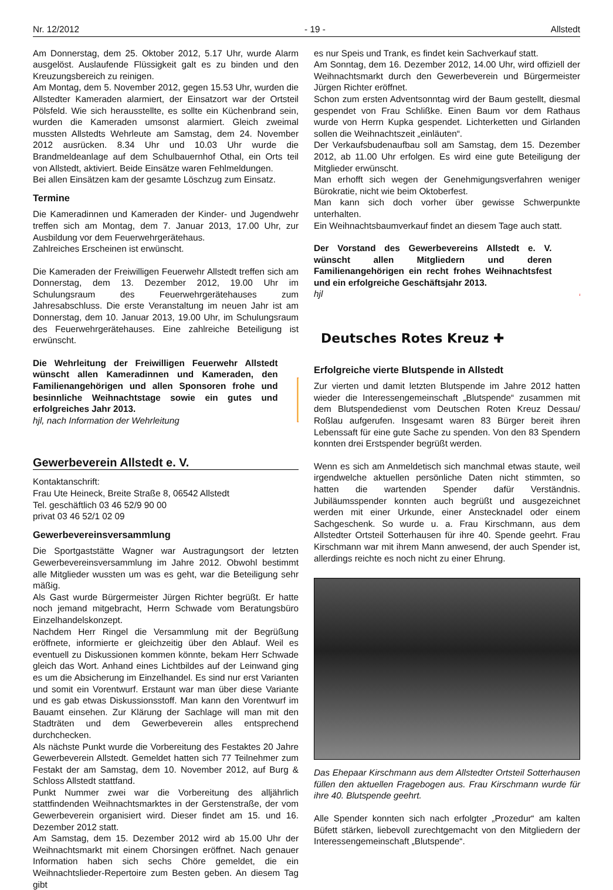Nr. 12/2012 - 19 - Allstedt
Am Donnerstag, dem 25. Oktober 2012, 5.17 Uhr, wurde Alarm ausgelöst. Auslaufende Flüssigkeit galt es zu binden und den Kreuzungsbereich zu reinigen.
Am Montag, dem 5. November 2012, gegen 15.53 Uhr, wurden die Allstedter Kameraden alarmiert, der Einsatzort war der Ortsteil Pölsfeld. Wie sich herausstellte, es sollte ein Küchenbrand sein, wurden die Kameraden umsonst alarmiert. Gleich zweimal mussten Allstedts Wehrleute am Samstag, dem 24. November 2012 ausrücken. 8.34 Uhr und 10.03 Uhr wurde die Brandmeldeanlage auf dem Schulbauernhof Othal, ein Orts teil von Allstedt, aktiviert. Beide Einsätze waren Fehlmeldungen.
Bei allen Einsätzen kam der gesamte Löschzug zum Einsatz.
Termine
Die Kameradinnen und Kameraden der Kinder- und Jugendwehr treffen sich am Montag, dem 7. Januar 2013, 17.00 Uhr, zur Ausbildung vor dem Feuerwehrgerätehaus.
Zahlreiches Erscheinen ist erwünscht.
Die Kameraden der Freiwilligen Feuerwehr Allstedt treffen sich am Donnerstag, dem 13. Dezember 2012, 19.00 Uhr im Schulungsraum des Feuerwehrgerätehauses zum Jahresabschluss. Die erste Veranstaltung im neuen Jahr ist am Donnerstag, dem 10. Januar 2013, 19.00 Uhr, im Schulungsraum des Feuerwehrgerätehauses. Eine zahlreiche Beteiligung ist erwünscht.
Die Wehrleitung der Freiwilligen Feuerwehr Allstedt wünscht allen Kameradinnen und Kameraden, den Familienangehörigen und allen Sponsoren frohe und besinnliche Weihnachtstage sowie ein gutes und erfolgreiches Jahr 2013.
hjl, nach Information der Wehrleitung
Gewerbeverein Allstedt e. V.
Kontaktanschrift:
Frau Ute Heineck, Breite Straße 8, 06542 Allstedt
Tel. geschäftlich 03 46 52/9 90 00
privat 03 46 52/1 02 09
Gewerbevereinsversammlung
Die Sportgaststätte Wagner war Austragungsort der letzten Gewerbevereinsversammlung im Jahre 2012. Obwohl bestimmt alle Mitglieder wussten um was es geht, war die Beteiligung sehr mäßig.
Als Gast wurde Bürgermeister Jürgen Richter begrüßt. Er hatte noch jemand mitgebracht, Herrn Schwade vom Beratungsbüro Einzelhandelskonzept.
Nachdem Herr Ringel die Versammlung mit der Begrüßung eröffnete, informierte er gleichzeitig über den Ablauf. Weil es eventuell zu Diskussionen kommen könnte, bekam Herr Schwade gleich das Wort. Anhand eines Lichtbildes auf der Leinwand ging es um die Absicherung im Einzelhandel. Es sind nur erst Varianten und somit ein Vorentwurf. Erstaunt war man über diese Variante und es gab etwas Diskussionsstoff. Man kann den Vorentwurf im Bauamt einsehen. Zur Klärung der Sachlage will man mit den Stadträten und dem Gewerbeverein alles entsprechend durchchecken.
Als nächste Punkt wurde die Vorbereitung des Festaktes 20 Jahre Gewerbeverein Allstedt. Gemeldet hatten sich 77 Teilnehmer zum Festakt der am Samstag, dem 10. November 2012, auf Burg & Schloss Allstedt stattfand.
Punkt Nummer zwei war die Vorbereitung des alljährlich stattfindenden Weihnachtsmarktes in der Gerstenstraße, der vom Gewerbeverein organisiert wird. Dieser findet am 15. und 16. Dezember 2012 statt.
Am Samstag, dem 15. Dezember 2012 wird ab 15.00 Uhr der Weihnachtsmarkt mit einem Chorsingen eröffnet. Nach genauer Information haben sich sechs Chöre gemeldet, die ein Weihnachtslieder-Repertoire zum Besten geben. An diesem Tag gibt
es nur Speis und Trank, es findet kein Sachverkauf statt.
Am Sonntag, dem 16. Dezember 2012, 14.00 Uhr, wird offiziell der Weihnachtsmarkt durch den Gewerbeverein und Bürgermeister Jürgen Richter eröffnet.
Schon zum ersten Adventsonntag wird der Baum gestellt, diesmal gespendet von Frau Schlißke. Einen Baum vor dem Rathaus wurde von Herrn Kupka gespendet. Lichterketten und Girlanden sollen die Weihnachtszeit „einläuten“.
Der Verkaufsbudenaufbau soll am Samstag, dem 15. Dezember 2012, ab 11.00 Uhr erfolgen. Es wird eine gute Beteiligung der Mitglieder erwünscht.
Man erhofft sich wegen der Genehmigungsverfahren weniger Bürokratie, nicht wie beim Oktoberfest.
Man kann sich doch vorher über gewisse Schwerpunkte unterhalten.
Ein Weihnachtsbaumverkauf findet an diesem Tage auch statt.
Der Vorstand des Gewerbevereins Allstedt e. V. wünscht allen Mitgliedern und deren Familienangehörigen ein recht frohes Weihnachtsfest und ein erfolgreiche Geschäftsjahr 2013.
hjl
Deutsches Rotes Kreuz ✚
Erfolgreiche vierte Blutspende in Allstedt
Zur vierten und damit letzten Blutspende im Jahre 2012 hatten wieder die Interessengemeinschaft „Blutspende“ zusammen mit dem Blutspendedienst vom Deutschen Roten Kreuz Dessau/ Roßlau aufgerufen. Insgesamt waren 83 Bürger bereit ihren Lebenssaft für eine gute Sache zu spenden. Von den 83 Spendern konnten drei Erstspender begrüßt werden.
Wenn es sich am Anmeldetisch sich manchmal etwas staute, weil irgendwelche aktuellen persönliche Daten nicht stimmten, so hatten die wartenden Spender dafür Verständnis. Jubiläumsspender konnten auch begrüßt und ausgezeichnet werden mit einer Urkunde, einer Anstecknadel oder einem Sachgeschenk. So wurde u. a. Frau Kirschmann, aus dem Allstedter Ortsteil Sotterhausen für ihre 40. Spende geehrt. Frau Kirschmann war mit ihrem Mann anwesend, der auch Spender ist, allerdings reichte es noch nicht zu einer Ehrung.
Das Ehepaar Kirschmann aus dem Allstedter Ortsteil Sotterhausen füllen den aktuellen Fragebogen aus. Frau Kirschmann wurde für ihre 40. Blutspende geehrt.
Alle Spender konnten sich nach erfolgter „Prozedur“ am kalten Büfett stärken, liebevoll zurechtgemacht von den Mitgliedern der Interessengemeinschaft „Blutspende“.